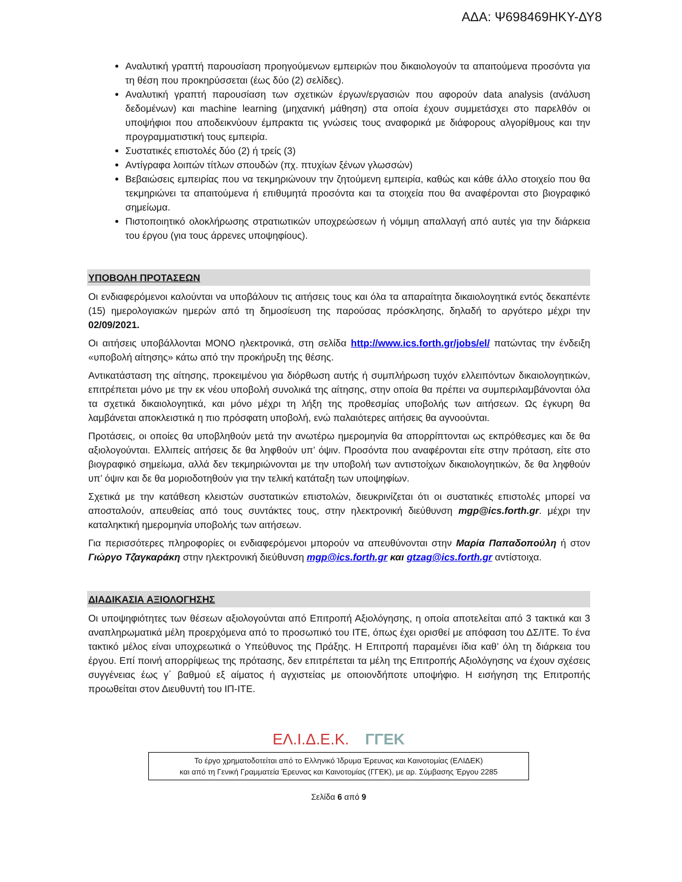ΑΔΑ: Ψ698469ΗΚΥ-ΔΥ8
Αναλυτική γραπτή παρουσίαση προηγούμενων εμπειριών που δικαιολογούν τα απαιτούμενα προσόντα για τη θέση που προκηρύσσεται (έως δύο (2) σελίδες).
Αναλυτική γραπτή παρουσίαση των σχετικών έργων/εργασιών που αφορούν data analysis (ανάλυση δεδομένων) και machine learning (μηχανική μάθηση) στα οποία έχουν συμμετάσχει στο παρελθόν οι υποψήφιοι που αποδεικνύουν έμπρακτα τις γνώσεις τους αναφορικά με διάφορους αλγορίθμους και την προγραμματιστική τους εμπειρία.
Συστατικές επιστολές δύο (2) ή τρείς (3)
Αντίγραφα λοιπών τίτλων σπουδών (πχ. πτυχίων ξένων γλωσσών)
Βεβαιώσεις εμπειρίας που να τεκμηριώνουν την ζητούμενη εμπειρία, καθώς και κάθε άλλο στοιχείο που θα τεκμηριώνει τα απαιτούμενα ή επιθυμητά προσόντα και τα στοιχεία που θα αναφέρονται στο βιογραφικό σημείωμα.
Πιστοποιητικό ολοκλήρωσης στρατιωτικών υποχρεώσεων ή νόμιμη απαλλαγή από αυτές για την διάρκεια του έργου (για τους άρρενες υποψηφίους).
ΥΠΟΒΟΛΗ ΠΡΟΤΑΣΕΩΝ
Οι ενδιαφερόμενοι καλούνται να υποβάλουν τις αιτήσεις τους και όλα τα απαραίτητα δικαιολογητικά εντός δεκαπέντε (15) ημερολογιακών ημερών από τη δημοσίευση της παρούσας πρόσκλησης, δηλαδή το αργότερο μέχρι την 02/09/2021.
Οι αιτήσεις υποβάλλονται ΜΟΝΟ ηλεκτρονικά, στη σελίδα http://www.ics.forth.gr/jobs/el/ πατώντας την ένδειξη «υποβολή αίτησης» κάτω από την προκήρυξη της θέσης.
Αντικατάσταση της αίτησης, προκειμένου για διόρθωση αυτής ή συμπλήρωση τυχόν ελλειπόντων δικαιολογητικών, επιτρέπεται μόνο με την εκ νέου υποβολή συνολικά της αίτησης, στην οποία θα πρέπει να συμπεριλαμβάνονται όλα τα σχετικά δικαιολογητικά, και μόνο μέχρι τη λήξη της προθεσμίας υποβολής των αιτήσεων. Ως έγκυρη θα λαμβάνεται αποκλειστικά η πιο πρόσφατη υποβολή, ενώ παλαιότερες αιτήσεις θα αγνοούνται.
Προτάσεις, οι οποίες θα υποβληθούν μετά την ανωτέρω ημερομηνία θα απορρίπτονται ως εκπρόθεσμες και δε θα αξιολογούνται. Ελλιπείς αιτήσεις δε θα ληφθούν υπ’ όψιν. Προσόντα που αναφέρονται είτε στην πρόταση, είτε στο βιογραφικό σημείωμα, αλλά δεν τεκμηριώνονται με την υποβολή των αντιστοίχων δικαιολογητικών, δε θα ληφθούν υπ’ όψιν και δε θα μοριοδοτηθούν για την τελική κατάταξη των υποψηφίων.
Σχετικά με την κατάθεση κλειστών συστατικών επιστολών, διευκρινίζεται ότι οι συστατικές επιστολές μπορεί να αποσταλούν, απευθείας από τους συντάκτες τους, στην ηλεκτρονική διεύθυνση mgp@ics.forth.gr. μέχρι την καταληκτική ημερομηνία υποβολής των αιτήσεων.
Για περισσότερες πληροφορίες οι ενδιαφερόμενοι μπορούν να απευθύνονται στην Μαρία Παπαδοπούλη ή στον Γιώργο Τζαγκαράκη στην ηλεκτρονική διεύθυνση mgp@ics.forth.gr και gtzag@ics.forth.gr αντίστοιχα.
ΔΙΑΔΙΚΑΣΙΑ ΑΞΙΟΛΟΓΗΣΗΣ
Οι υποψηφιότητες των θέσεων αξιολογούνται από Επιτροπή Αξιολόγησης, η οποία αποτελείται από 3 τακτικά και 3 αναπληρωματικά μέλη προερχόμενα από το προσωπικό του ΙΤΕ, όπως έχει ορισθεί με απόφαση του ΔΣ/ΙΤΕ. Το ένα τακτικό μέλος είναι υποχρεωτικά ο Υπεύθυνος της Πράξης. Η Επιτροπή παραμένει ίδια καθ’ όλη τη διάρκεια του έργου. Επί ποινή απορρίψεως της πρότασης, δεν επιτρέπεται τα μέλη της Επιτροπής Αξιολόγησης να έχουν σχέσεις συγγένειας έως γ΄ βαθμού εξ αίματος ή αγχιστείας με οποιονδήποτε υποψήφιο. Η εισήγηση της Επιτροπής προωθείται στον Διευθυντή του ΙΠ-ΙΤΕ.
ΕΛ.Ι.Δ.Ε.Κ. ΓΓΕΚ
Το έργο χρηματοδοτείται από το Ελληνικό Ίδρυμα Έρευνας και Καινοτομίας (ΕΛΙΔΕΚ)
και από τη Γενική Γραμματεία Έρευνας και Καινοτομίας (ΓΓΕΚ), με αρ. Σύμβασης Έργου 2285
Σελίδα 6 από 9